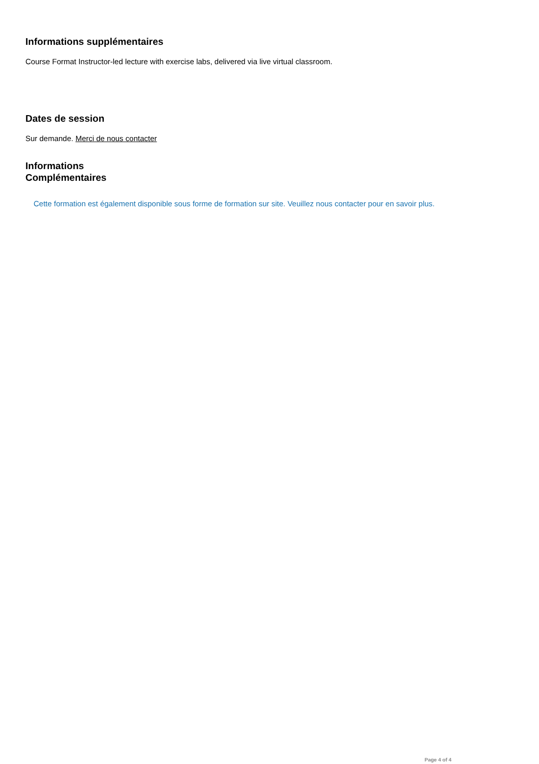Informations supplémentaires
Course Format Instructor-led lecture with exercise labs, delivered via live virtual classroom.
Dates de session
Sur demande. Merci de nous contacter
Informations
Complémentaires
Cette formation est également disponible sous forme de formation sur site. Veuillez nous contacter pour en savoir plus.
Page 4 of 4